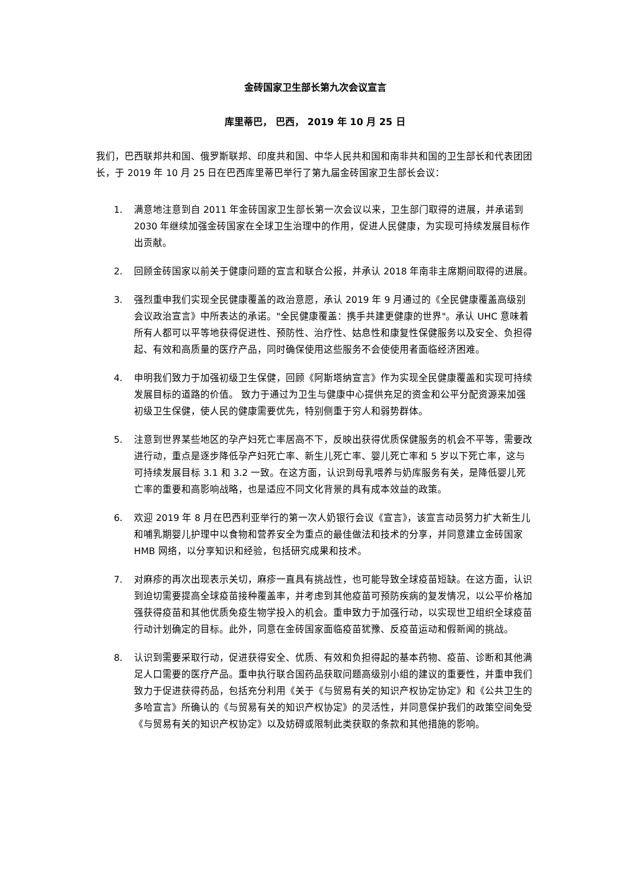金砖国家卫生部长第九次会议宣言
库里蒂巴， 巴西， 2019 年 10 月 25 日
我们，巴西联邦共和国、俄罗斯联邦、印度共和国、中华人民共和国和南非共和国的卫生部长和代表团团长，于 2019 年 10 月 25 日在巴西库里蒂巴举行了第九届金砖国家卫生部长会议：
1. 满意地注意到自 2011 年金砖国家卫生部长第一次会议以来，卫生部门取得的进展，并承诺到 2030 年继续加强金砖国家在全球卫生治理中的作用，促进人民健康，为实现可持续发展目标作出贡献。
2. 回顾金砖国家以前关于健康问题的宣言和联合公报，并承认 2018 年南非主席期间取得的进展。
3. 强烈重申我们实现全民健康覆盖的政治意愿，承认 2019 年 9 月通过的《全民健康覆盖高级别会议政治宣言》中所表达的承诺。"全民健康覆盖：携手共建更健康的世界"。承认 UHC 意味着所有人都可以平等地获得促进性、预防性、治疗性、姑息性和康复性保健服务以及安全、负担得起、有效和高质量的医疗产品，同时确保使用这些服务不会使使用者面临经济困难。
4. 申明我们致力于加强初级卫生保健，回顾《阿斯塔纳宣言》作为实现全民健康覆盖和实现可持续发展目标的道路的价值。 致力于通过为卫生与健康中心提供充足的资金和公平分配资源来加强初级卫生保健，使人民的健康需要优先，特别侧重于穷人和弱势群体。
5. 注意到世界某些地区的孕产妇死亡率居高不下，反映出获得优质保健服务的机会不平等，需要改进行动，重点是逐步降低孕产妇死亡率、新生儿死亡率、婴儿死亡率和 5 岁以下死亡率，这与可持续发展目标 3.1 和 3.2 一致。在这方面，认识到母乳喂养与奶库服务有关，是降低婴儿死亡率的重要和高影响战略，也是适应不同文化背景的具有成本效益的政策。
6. 欢迎 2019 年 8 月在巴西利亚举行的第一次人奶银行会议《宣言》，该宣言动员努力扩大新生儿和哺乳期婴儿护理中以食物和营养安全为重点的最佳做法和技术的分享，并同意建立金砖国家 HMB 网络，以分享知识和经验，包括研究成果和技术。
7. 对麻疹的再次出现表示关切，麻疹一直具有挑战性，也可能导致全球疫苗短缺。在这方面，认识到迫切需要提高全球疫苗接种覆盖率，并考虑到其他疫苗可预防疾病的复发情况，以公平价格加强获得疫苗和其他优质免疫生物学投入的机会。重申致力于加强行动，以实现世卫组织全球疫苗行动计划确定的目标。此外，同意在金砖国家面临疫苗犹豫、反疫苗运动和假新闻的挑战。
8. 认识到需要采取行动，促进获得安全、优质、有效和负担得起的基本药物、疫苗、诊断和其他满足人口需要的医疗产品。重申执行联合国药品获取问题高级别小组的建议的重要性，并重申我们致力于促进获得药品，包括充分利用《关于《与贸易有关的知识产权协定协定》和《公共卫生的多哈宣言》所确认的《与贸易有关的知识产权协定》的灵活性，并同意保护我们的政策空间免受《与贸易有关的知识产权协定》以及妨碍或限制此类获取的条款和其他措施的影响。